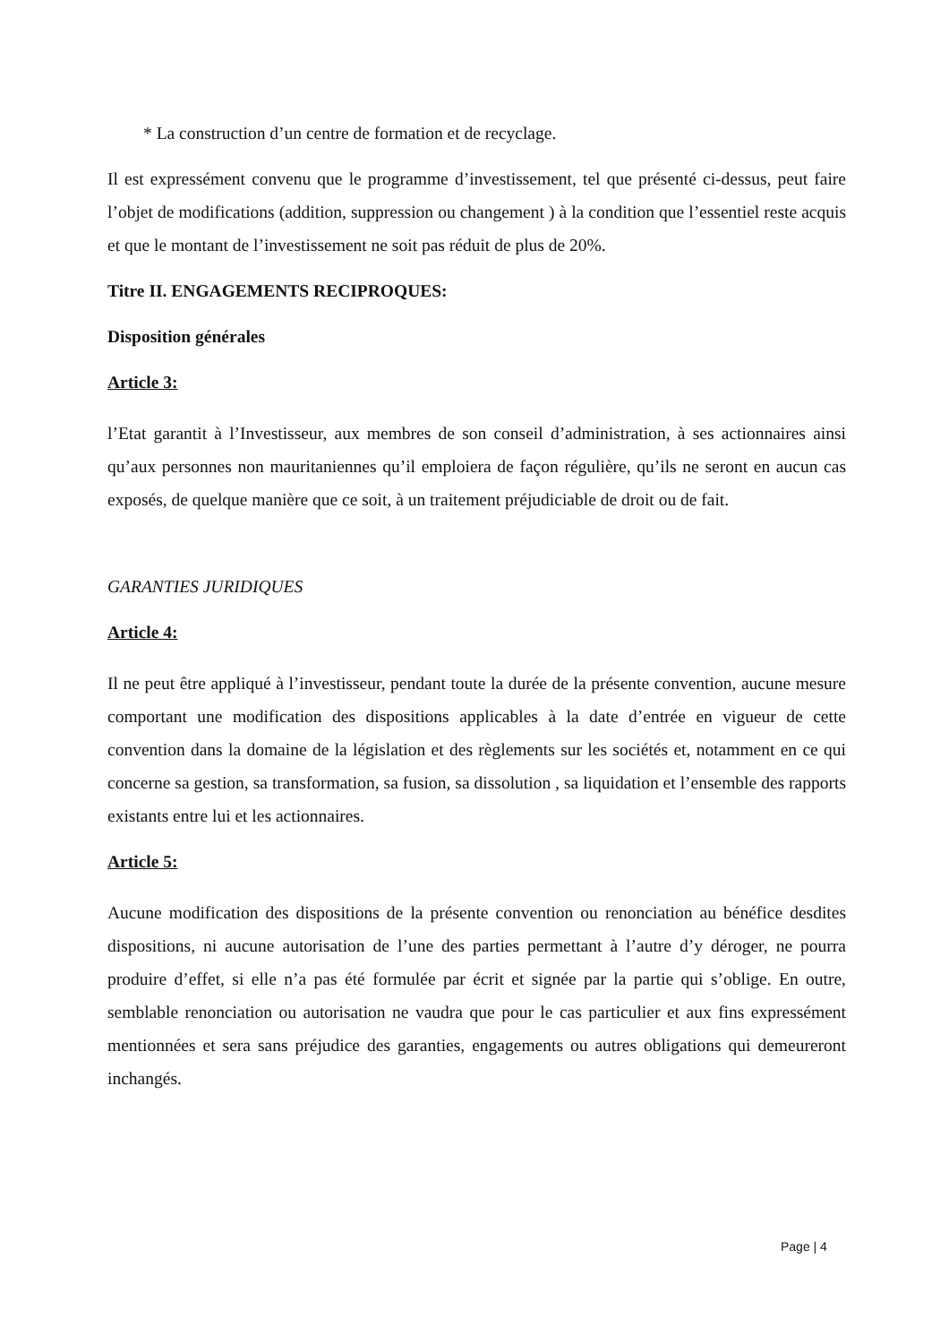* La construction d’un centre de formation et de recyclage.
Il est expressément convenu que le programme d’investissement, tel que présenté ci-dessus, peut faire l’objet de modifications (addition, suppression ou changement ) à la condition que l’essentiel reste acquis et que le montant de l’investissement ne soit pas réduit de plus de 20%.
Titre II. ENGAGEMENTS RECIPROQUES:
Disposition générales
Article 3:
l’Etat garantit à l’Investisseur, aux membres de son conseil d’administration, à ses actionnaires ainsi qu’aux personnes non mauritaniennes qu’il emploiera de façon régulière, qu’ils ne seront en aucun cas exposés, de quelque manière que ce soit, à un traitement préjudiciable de droit ou de fait.
GARANTIES JURIDIQUES
Article 4:
Il ne peut être appliqué à l’investisseur, pendant toute la durée de la présente convention, aucune mesure comportant une modification des dispositions applicables à la date d’entrée en vigueur de cette convention dans la domaine de la législation et des règlements sur les sociétés et, notamment en ce qui concerne sa gestion, sa transformation, sa fusion, sa dissolution , sa liquidation et l’ensemble des rapports existants entre lui et les actionnaires.
Article 5:
Aucune modification des dispositions de la présente convention ou renonciation au bénéfice desdites dispositions, ni aucune autorisation de l’une des parties permettant à l’autre d’y déroger, ne pourra produire d’effet, si elle n’a pas été formulée par écrit et signée par la partie qui s’oblige. En outre, semblable renonciation ou autorisation ne vaudra que pour le cas particulier et aux fins expressément mentionnées et sera sans préjudice des garanties, engagements ou autres obligations qui demeureront inchangés.
Page | 4